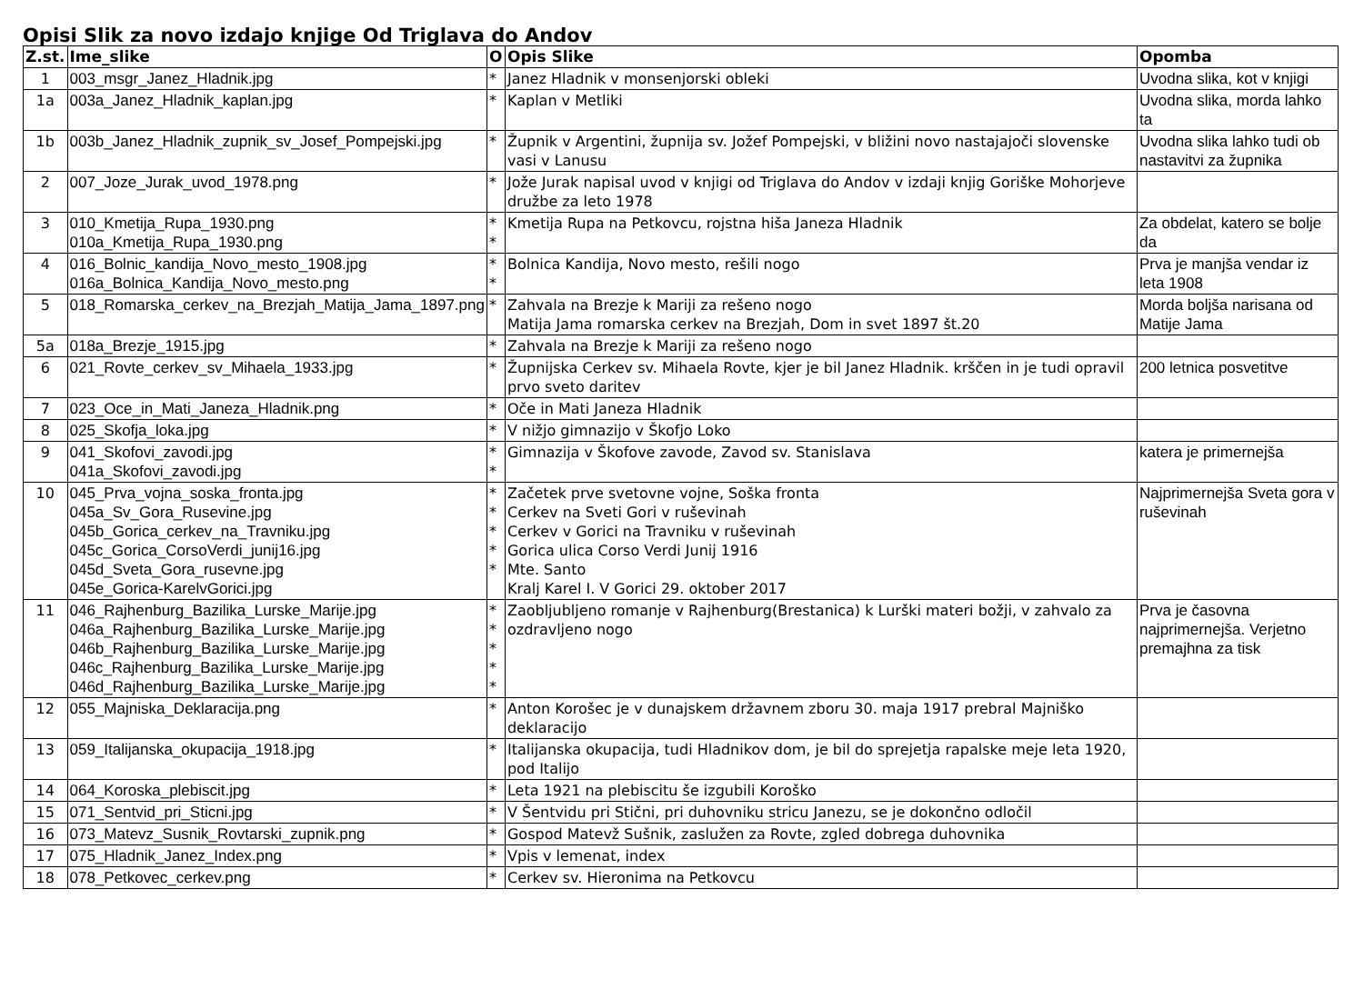Opisi Slik za novo izdajo knjige Od Triglava do Andov
| Z.st. | Ime_slike | O | Opis Slike | Opomba |
| --- | --- | --- | --- | --- |
| 1 | 003_msgr_Janez_Hladnik.jpg | * | Janez Hladnik v monsenjorski obleki | Uvodna slika, kot v knjigi |
| 1a | 003a_Janez_Hladnik_kaplan.jpg | * | Kaplan v Metliki | Uvodna slika, morda lahko ta |
| 1b | 003b_Janez_Hladnik_zupnik_sv_Josef_Pompejski.jpg | * | Župnik v Argentini, župnija sv. Jožef Pompejski, v bližini novo nastajajoči slovenske vasi v Lanusu | Uvodna slika lahko tudi ob nastavitvi za župnika |
| 2 | 007_Joze_Jurak_uvod_1978.png | * | Jože Jurak napisal uvod v knjigi od Triglava do Andov v izdaji knjig Goriške Mohorjeve družbe za leto 1978 | |
| 3 | 010_Kmetija_Rupa_1930.png 010a_Kmetija_Rupa_1930.png | * * | Kmetija Rupa na Petkovcu, rojstna hiša Janeza Hladnik | Za obdelat, katero se bolje da |
| 4 | 016_Bolnic_kandija_Novo_mesto_1908.jpg 016a_Bolnica_Kandija_Novo_mesto.png | * * | Bolnica Kandija, Novo mesto, rešili nogo | Prva je manjša vendar iz leta 1908 |
| 5 | 018_Romarska_cerkev_na_Brezjah_Matija_Jama_1897.png | * | Zahvala na Brezje k Mariji za rešeno nogo Matija Jama romarska cerkev na Brezjah, Dom in svet 1897 št.20 | Morda boljša narisana od Matije Jama |
| 5a | 018a_Brezje_1915.jpg | * | Zahvala na Brezje k Mariji za rešeno nogo | |
| 6 | 021_Rovte_cerkev_sv_Mihaela_1933.jpg | * | Župnijska Cerkev sv. Mihaela Rovte, kjer je bil Janez Hladnik. krščen in je tudi opravil prvo sveto daritev | 200 letnica posvetitve |
| 7 | 023_Oce_in_Mati_Janeza_Hladnik.png | * | Oče in Mati Janeza Hladnik | |
| 8 | 025_Skofja_loka.jpg | * | V nižjo gimnazijo v Škofjo Loko | |
| 9 | 041_Skofovi_zavodi.jpg 041a_Skofovi_zavodi.jpg | * * | Gimnazija v Škofove zavode, Zavod sv. Stanislava | katera je primernejša |
| 10 | 045_Prva_vojna_soska_fronta.jpg 045a_Sv_Gora_Rusevine.jpg 045b_Gorica_cerkev_na_Travniku.jpg 045c_Gorica_CorsoVerdi_junij16.jpg 045d_Sveta_Gora_rusevne.jpg 045e_Gorica-KarelvGorici.jpg | * * * * * | Začetek prve svetovne vojne, Soška fronta Cerkev na Sveti Gori v ruševinah Cerkev v Gorici na Travniku v ruševinah Gorica ulica Corso Verdi Junij 1916 Mte. Santo Kralj Karel I. V Gorici 29. oktober 2017 | Najprimernejša Sveta gora v ruševinah |
| 11 | 046_Rajhenburg_Bazilika_Lurske_Marije.jpg 046a_Rajhenburg_Bazilika_Lurske_Marije.jpg 046b_Rajhenburg_Bazilika_Lurske_Marije.jpg 046c_Rajhenburg_Bazilika_Lurske_Marije.jpg 046d_Rajhenburg_Bazilika_Lurske_Marije.jpg | * * * * * | Zaobljubljeno romanje v Rajhenburg(Brestanica) k Lurški materi božji, v zahvalo za ozdravljeno nogo | Prva je časovna najprimernejša. Verjetno premajhna za tisk |
| 12 | 055_Majniska_Deklaracija.png | * | Anton Korošec je v dunajskem državnem zboru 30. maja 1917 prebral Majniško deklaracijo | |
| 13 | 059_Italijanska_okupacija_1918.jpg | * | Italijanska okupacija, tudi Hladnikov dom, je bil do sprejetja rapalske meje leta 1920, pod Italijo | |
| 14 | 064_Koroska_plebiscit.jpg | * | Leta 1921 na plebiscitu še izgubili Koroško | |
| 15 | 071_Sentvid_pri_Sticni.jpg | * | V Šentvidu pri Stični, pri duhovniku stricu Janezu, se je dokončno odločil | |
| 16 | 073_Matevz_Susnik_Rovtarski_zupnik.png | * | Gospod Matevž Sušnik, zaslužen za Rovte, zgled dobrega duhovnika | |
| 17 | 075_Hladnik_Janez_Index.png | * | Vpis v lemenat, index | |
| 18 | 078_Petkovec_cerkev.png | * | Cerkev sv. Hieronima na Petkovcu | |